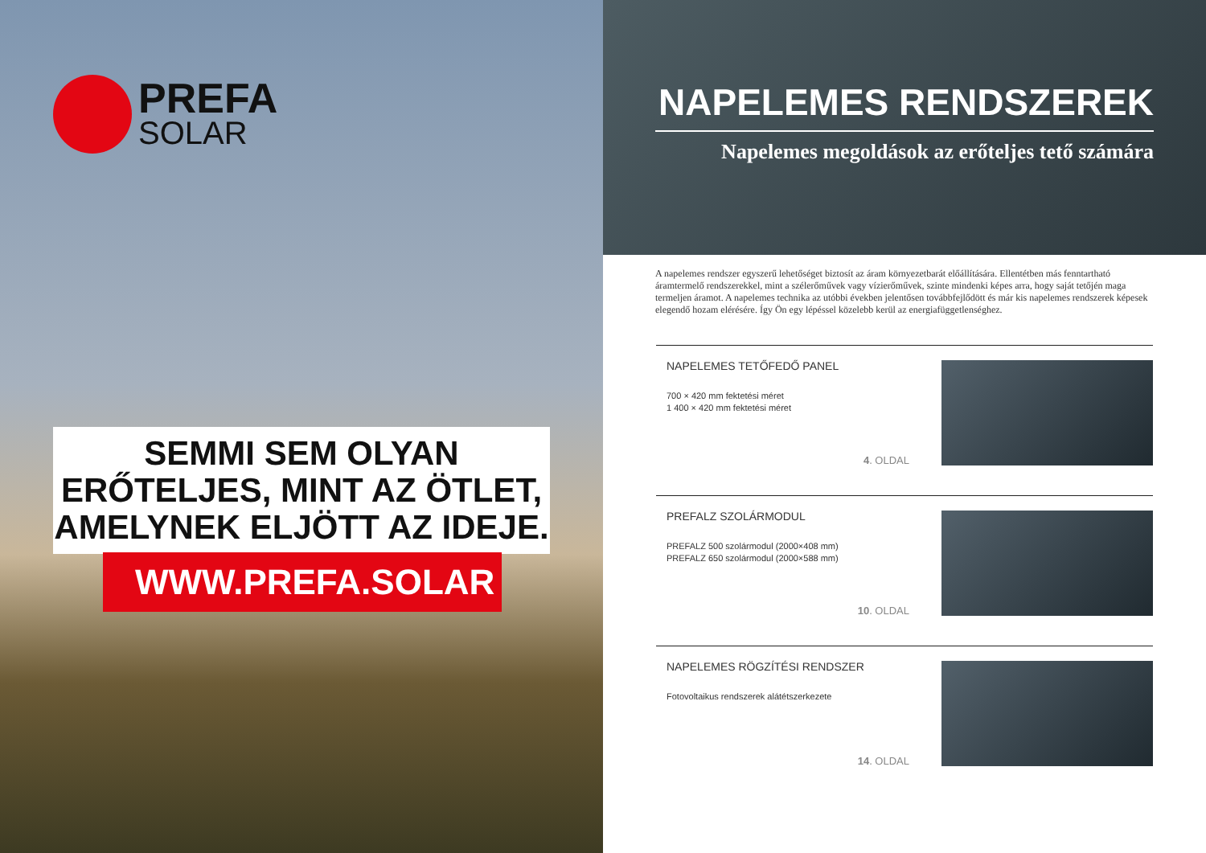PREFA
SOLAR
SEMMI SEM OLYAN ERŐTELJES, MINT AZ ÖTLET, AMELYNEK ELJÖTT AZ IDEJE.
WWW.PREFA.SOLAR
NAPELEMES RENDSZEREK
Napelemes megoldások az erőteljes tető számára
A napelemes rendszer egyszerű lehetőséget biztosít az áram környezetbarát előállítására. Ellentétben más fenntartható áramtermelő rendszerekkel, mint a szélerőművek vagy vízierőművek, szinte mindenki képes arra, hogy saját tetőjén maga termeljen áramot. A napelemes technika az utóbbi években jelentősen továbbfejlődött és már kis napelemes rendszerek képesek elegendő hozam elérésére. Így Ön egy lépéssel közelebb kerül az energiafüggetlenséghez.
NAPELEMES TETŐFEDŐ PANEL
700 × 420 mm fektetési méret
1 400 × 420 mm fektetési méret
4. OLDAL
PREFALZ SZOLÁRMODUL
PREFALZ 500 szolármodul (2000×408 mm)
PREFALZ 650 szolármodul (2000×588 mm)
10. OLDAL
NAPELEMES RÖGZÍTÉSI RENDSZER
Fotovoltaikus rendszerek alátétszerkezete
14. OLDAL